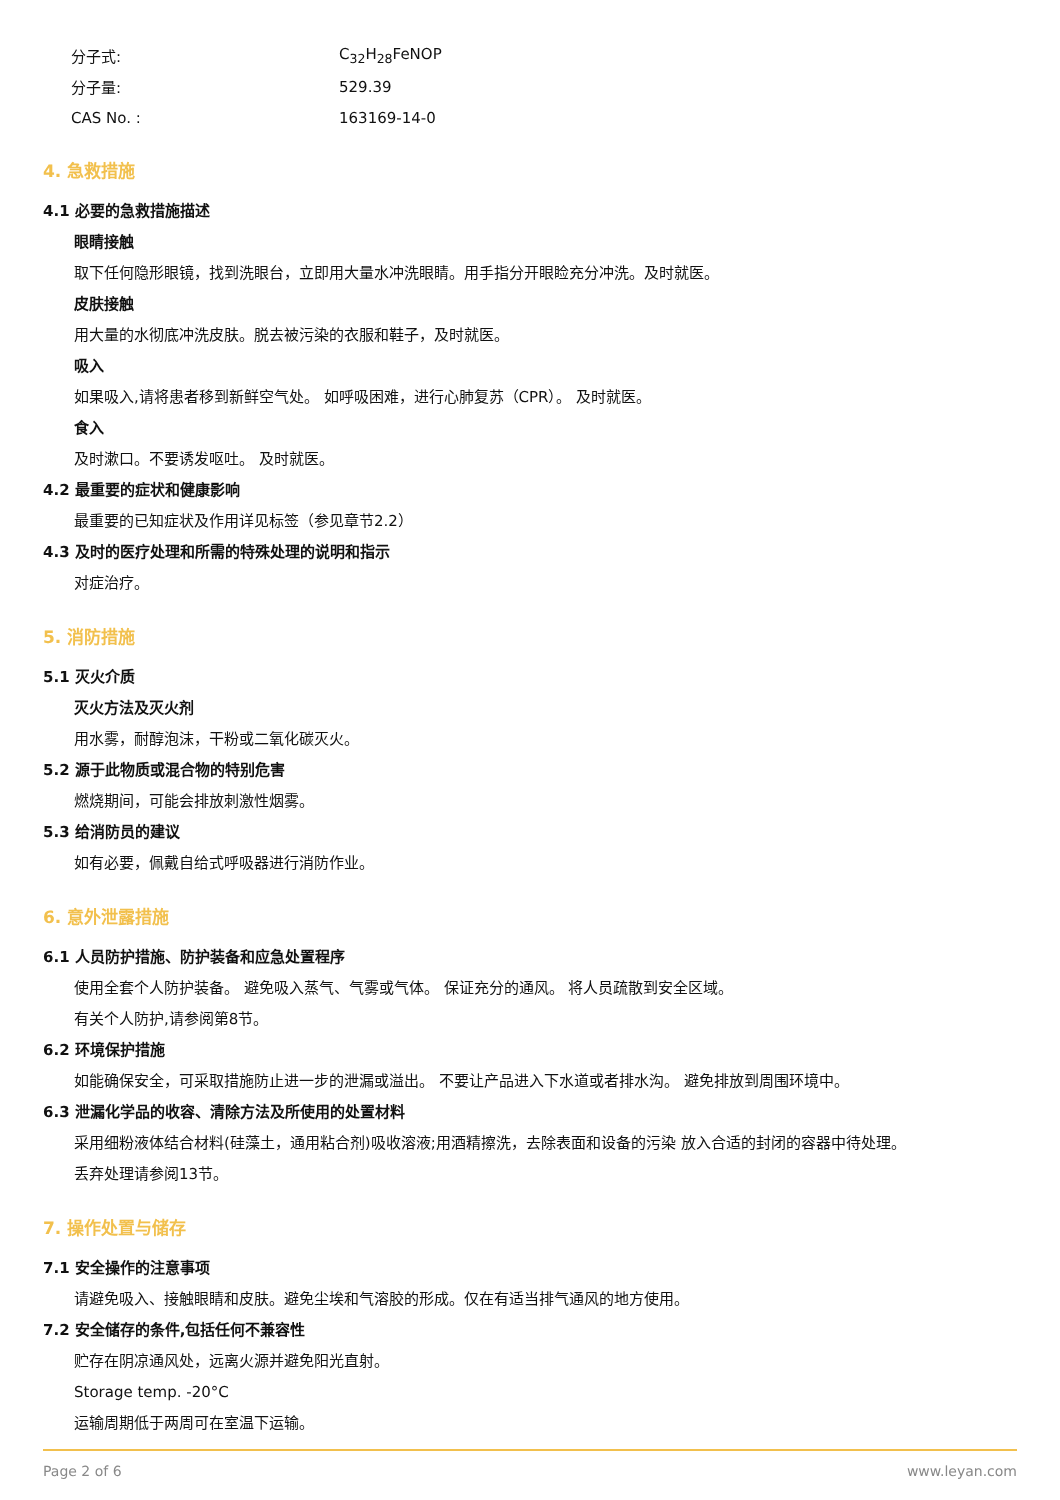分子式: C<sub>32</sub>H<sub>28</sub>FeNOP
分子量: 529.39
CAS No. : 163169-14-0
4. 急救措施
4.1 必要的急救措施描述
眼睛接触
取下任何隐形眼镜，找到洗眼台，立即用大量水冲洗眼睛。用手指分开眼睑充分冲洗。及时就医。
皮肤接触
用大量的水彻底冲洗皮肤。脱去被污染的衣服和鞋子，及时就医。
吸入
如果吸入,请将患者移到新鲜空气处。 如呼吸困难，进行心肺复苏（CPR）。 及时就医。
食入
及时漱口。不要诱发呕吐。 及时就医。
4.2 最重要的症状和健康影响
最重要的已知症状及作用详见标签（参见章节2.2）
4.3 及时的医疗处理和所需的特殊处理的说明和指示
对症治疗。
5. 消防措施
5.1 灭火介质
灭火方法及灭火剂
用水雾，耐醇泡沫，干粉或二氧化碳灭火。
5.2 源于此物质或混合物的特别危害
燃烧期间，可能会排放刺激性烟雾。
5.3 给消防员的建议
如有必要，佩戴自给式呼吸器进行消防作业。
6. 意外泄露措施
6.1 人员防护措施、防护装备和应急处置程序
使用全套个人防护装备。 避免吸入蒸气、气雾或气体。 保证充分的通风。 将人员疏散到安全区域。
有关个人防护,请参阅第8节。
6.2 环境保护措施
如能确保安全，可采取措施防止进一步的泄漏或溢出。 不要让产品进入下水道或者排水沟。 避免排放到周围环境中。
6.3 泄漏化学品的收容、清除方法及所使用的处置材料
采用细粉液体结合材料(硅藻土，通用粘合剂)吸收溶液;用酒精擦洗，去除表面和设备的污染 放入合适的封闭的容器中待处理。
丢弃处理请参阅13节。
7. 操作处置与储存
7.1 安全操作的注意事项
请避免吸入、接触眼睛和皮肤。避免尘埃和气溶胶的形成。仅在有适当排气通风的地方使用。
7.2 安全储存的条件,包括任何不兼容性
贮存在阴凉通风处，远离火源并避免阳光直射。
Storage temp. -20°C
运输周期低于两周可在室温下运输。
Page 2 of 6 www.leyan.com